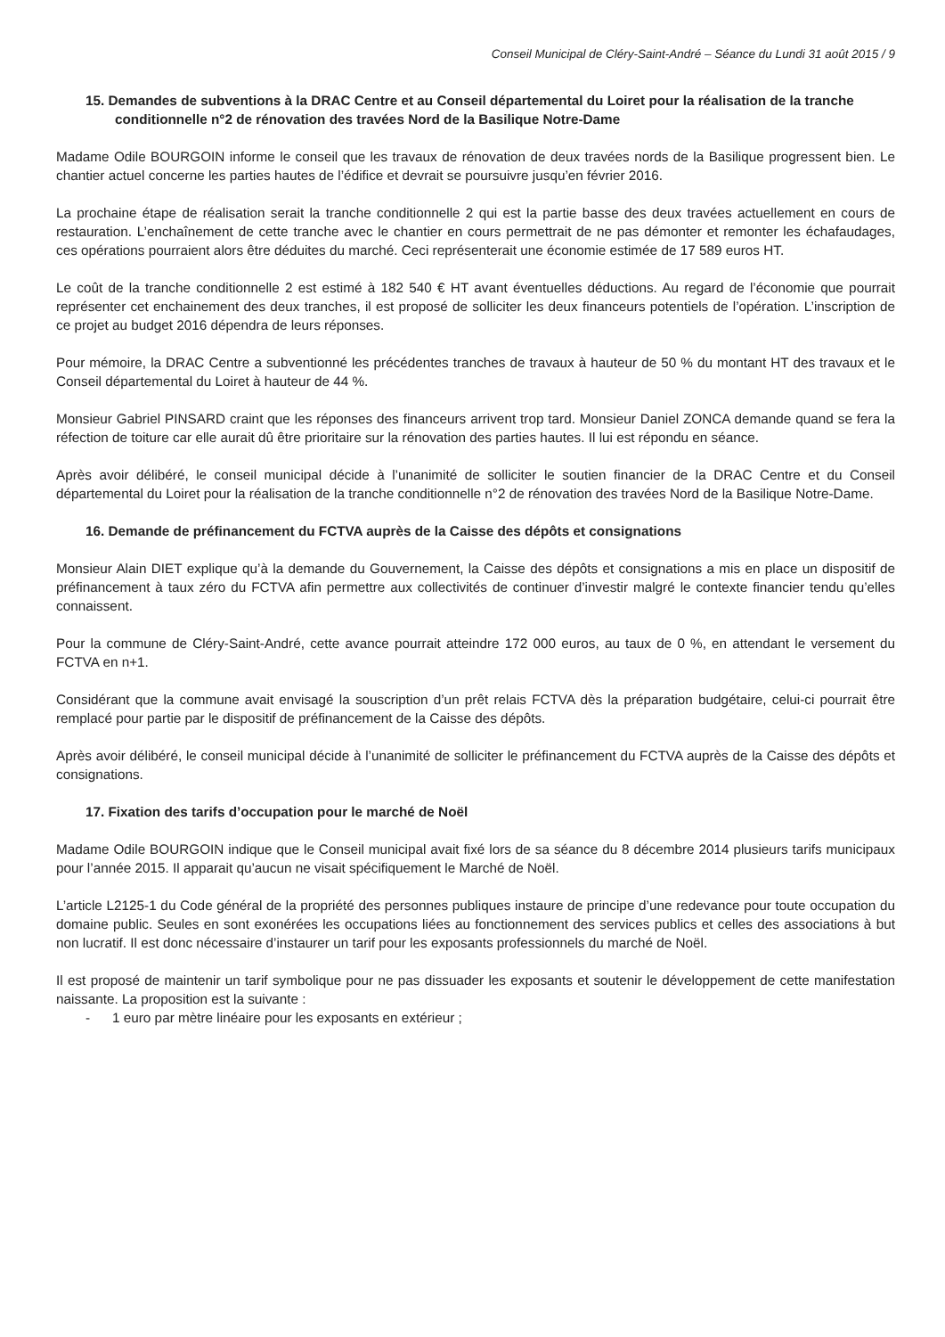Conseil Municipal de Cléry-Saint-André – Séance du Lundi 31 août 2015 / 9
15. Demandes de subventions à la DRAC Centre et au Conseil départemental du Loiret pour la réalisation de la tranche conditionnelle n°2 de rénovation des travées Nord de la Basilique Notre-Dame
Madame Odile BOURGOIN informe le conseil que les travaux de rénovation de deux travées nords de la Basilique progressent bien. Le chantier actuel concerne les parties hautes de l’édifice et devrait se poursuivre jusqu’en février 2016.
La prochaine étape de réalisation serait la tranche conditionnelle 2 qui est la partie basse des deux travées actuellement en cours de restauration. L’enchaînement de cette tranche avec le chantier en cours permettrait de ne pas démonter et remonter les échafaudages, ces opérations pourraient alors être déduites du marché. Ceci représenterait une économie estimée de 17 589 euros HT.
Le coût de la tranche conditionnelle 2 est estimé à 182 540 € HT avant éventuelles déductions. Au regard de l’économie que pourrait représenter cet enchainement des deux tranches, il est proposé de solliciter les deux financeurs potentiels de l’opération. L’inscription de ce projet au budget 2016 dépendra de leurs réponses.
Pour mémoire, la DRAC Centre a subventionné les précédentes tranches de travaux à hauteur de 50 % du montant HT des travaux et le Conseil départemental du Loiret à hauteur de 44 %.
Monsieur Gabriel PINSARD craint que les réponses des financeurs arrivent trop tard. Monsieur Daniel ZONCA demande quand se fera la réfection de toiture car elle aurait dû être prioritaire sur la rénovation des parties hautes. Il lui est répondu en séance.
Après avoir délibéré, le conseil municipal décide à l’unanimité de solliciter le soutien financier de la DRAC Centre et du Conseil départemental du Loiret pour la réalisation de la tranche conditionnelle n°2 de rénovation des travées Nord de la Basilique Notre-Dame.
16. Demande de préfinancement du FCTVA auprès de la Caisse des dépôts et consignations
Monsieur Alain DIET explique qu’à la demande du Gouvernement, la Caisse des dépôts et consignations a mis en place un dispositif de préfinancement à taux zéro du FCTVA afin permettre aux collectivités de continuer d’investir malgré le contexte financier tendu qu’elles connaissent.
Pour la commune de Cléry-Saint-André, cette avance pourrait atteindre 172 000 euros, au taux de 0 %, en attendant le versement du FCTVA en n+1.
Considérant que la commune avait envisagé la souscription d’un prêt relais FCTVA dès la préparation budgétaire, celui-ci pourrait être remplacé pour partie par le dispositif de préfinancement de la Caisse des dépôts.
Après avoir délibéré, le conseil municipal décide à l’unanimité de solliciter le préfinancement du FCTVA auprès de la Caisse des dépôts et consignations.
17. Fixation des tarifs d’occupation pour le marché de Noël
Madame Odile BOURGOIN indique que le Conseil municipal avait fixé lors de sa séance du 8 décembre 2014 plusieurs tarifs municipaux pour l’année 2015. Il apparait qu’aucun ne visait spécifiquement le Marché de Noël.
L’article L2125-1 du Code général de la propriété des personnes publiques instaure de principe d’une redevance pour toute occupation du domaine public. Seules en sont exonérées les occupations liées au fonctionnement des services publics et celles des associations à but non lucratif. Il est donc nécessaire d’instaurer un tarif pour les exposants professionnels du marché de Noël.
Il est proposé de maintenir un tarif symbolique pour ne pas dissuader les exposants et soutenir le développement de cette manifestation naissante. La proposition est la suivante :
- 1 euro par mètre linéaire pour les exposants en extérieur ;